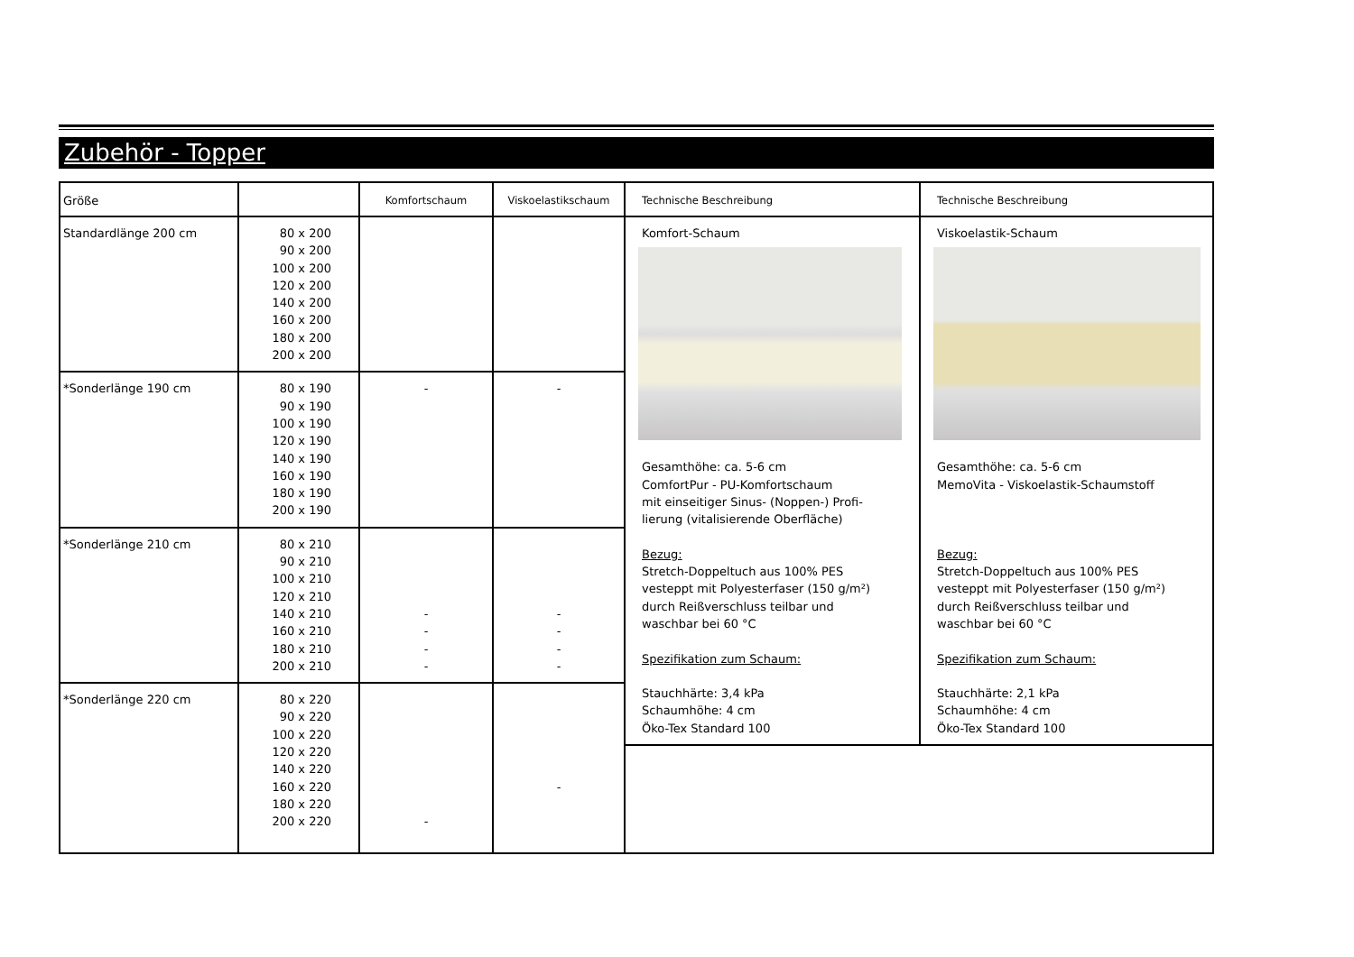Zubehör - Topper
| Größe | | Komfortschaum | Viskoelastikschaum | Technische Beschreibung | Technische Beschreibung |
| --- | --- | --- | --- | --- | --- |
| Standardlänge 200 cm | 80 x 200 90 x 200 100 x 200 120 x 200 140 x 200 160 x 200 180 x 200 200 x 200 | | | Komfort-Schaum Gesamthöhe: ca. 5-6 cm ComfortPur - PU-Komfortschaum mit einseitiger Sinus- (Noppen-) Profi- lierung (vitalisierende Oberfläche) Bezug: Stretch-Doppeltuch aus 100% PES vesteppt mit Polyesterfaser (150 g/m²) durch Reißverschluss teilbar und waschbar bei 60 °C Spezifikation zum Schaum: Stauchhärte: 3,4 kPa Schaumhöhe: 4 cm Öko-Tex Standard 100 | Viskoelastik-Schaum Gesamthöhe: ca. 5-6 cm MemoVita - Viskoelastik-Schaumstoff Bezug: Stretch-Doppeltuch aus 100% PES vesteppt mit Polyesterfaser (150 g/m²) durch Reißverschluss teilbar und waschbar bei 60 °C Spezifikation zum Schaum: Stauchhärte: 2,1 kPa Schaumhöhe: 4 cm Öko-Tex Standard 100 |
| *Sonderlänge 190 cm | 80 x 190 90 x 190 100 x 190 120 x 190 140 x 190 160 x 190 180 x 190 200 x 190 | - | - | | |
| *Sonderlänge 210 cm | 80 x 210 90 x 210 100 x 210 120 x 210 140 x 210 160 x 210 180 x 210 200 x 210 | - - - - | - - - - | | |
| *Sonderlänge 220 cm | 80 x 220 90 x 220 100 x 220 120 x 220 140 x 220 160 x 220 180 x 220 200 x 220 | - | - | | |